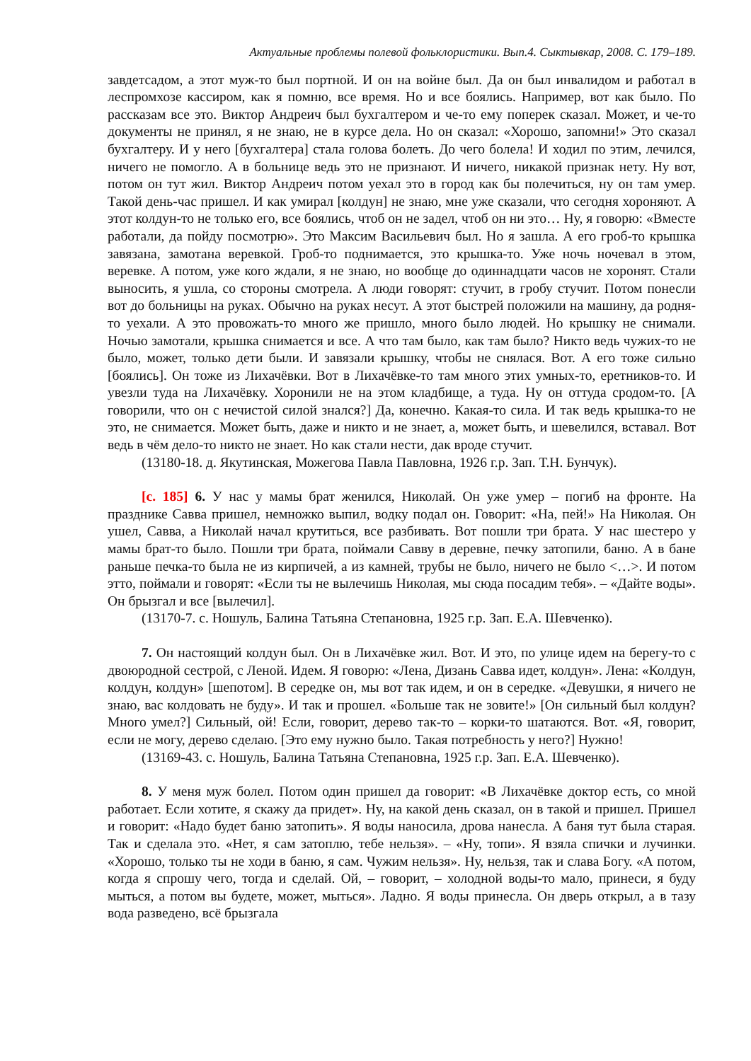Актуальные проблемы полевой фольклористики. Вып.4. Сыктывкар, 2008. С. 179–189.
завдетсадом, а этот муж-то был портной. И он на войне был. Да он был инвалидом и работал в леспромхозе кассиром, как я помню, все время. Но и все боялись. Например, вот как было. По рассказам все это. Виктор Андреич был бухгалтером и че-то ему поперек сказал. Может, и че-то документы не принял, я не знаю, не в курсе дела. Но он сказал: «Хорошо, запомни!» Это сказал бухгалтеру. И у него [бухгалтера] стала голова болеть. До чего болела! И ходил по этим, лечился, ничего не помогло. А в больнице ведь это не признают. И ничего, никакой признак нету. Ну вот, потом он тут жил. Виктор Андреич потом уехал это в город как бы полечиться, ну он там умер. Такой день-час пришел. И как умирал [колдун] не знаю, мне уже сказали, что сегодня хороняют. А этот колдун-то не только его, все боялись, чтоб он не задел, чтоб он ни это… Ну, я говорю: «Вместе работали, да пойду посмотрю». Это Максим Васильевич был. Но я зашла. А его гроб-то крышка завязана, замотана веревкой. Гроб-то поднимается, это крышка-то. Уже ночь ночевал в этом, веревке. А потом, уже кого ждали, я не знаю, но вообще до одиннадцати часов не хоронят. Стали выносить, я ушла, со стороны смотрела. А люди говорят: стучит, в гробу стучит. Потом понесли вот до больницы на руках. Обычно на руках несут. А этот быстрей положили на машину, да родня-то уехали. А это провожать-то много же пришло, много было людей. Но крышку не снимали. Ночью замотали, крышка снимается и все. А что там было, как там было? Никто ведь чужих-то не было, может, только дети были. И завязали крышку, чтобы не снялася. Вот. А его тоже сильно [боялись]. Он тоже из Лихачёвки. Вот в Лихачёвке-то там много этих умных-то, еретников-то. И увезли туда на Лихачёвку. Хоронили не на этом кладбище, а туда. Ну он оттуда сродом-то. [А говорили, что он с нечистой силой знался?] Да, конечно. Какая-то сила. И так ведь крышка-то не это, не снимается. Может быть, даже и никто и не знает, а, может быть, и шевелился, вставал. Вот ведь в чём дело-то никто не знает. Но как стали нести, дак вроде стучит.
(13180-18. д. Якутинская, Можегова Павла Павловна, 1926 г.р. Зап. Т.Н. Бунчук).
[с. 185] 6. У нас у мамы брат женился, Николай. Он уже умер – погиб на фронте. На празднике Савва пришел, немножко выпил, водку подал он. Говорит: «На, пей!» На Николая. Он ушел, Савва, а Николай начал крутиться, все разбивать. Вот пошли три брата. У нас шестеро у мамы брат-то было. Пошли три брата, поймали Савву в деревне, печку затопили, баню. А в бане раньше печка-то была не из кирпичей, а из камней, трубы не было, ничего не было <…>. И потом этто, поймали и говорят: «Если ты не вылечишь Николая, мы сюда посадим тебя». – «Дайте воды». Он брызгал и все [вылечил].
(13170-7. с. Ношуль, Балина Татьяна Степановна, 1925 г.р. Зап. Е.А. Шевченко).
7. Он настоящий колдун был. Он в Лихачёвке жил. Вот. И это, по улице идем на берегу-то с двоюродной сестрой, с Леной. Идем. Я говорю: «Лена, Дизань Савва идет, колдун». Лена: «Колдун, колдун, колдун» [шепотом]. В середке он, мы вот так идем, и он в середке. «Девушки, я ничего не знаю, вас колдовать не буду». И так и прошел. «Больше так не зовите!» [Он сильный был колдун? Много умел?] Сильный, ой! Если, говорит, дерево так-то – корки-то шатаются. Вот. «Я, говорит, если не могу, дерево сделаю. [Это ему нужно было. Такая потребность у него?] Нужно!
(13169-43. с. Ношуль, Балина Татьяна Степановна, 1925 г.р. Зап. Е.А. Шевченко).
8. У меня муж болел. Потом один пришел да говорит: «В Лихачёвке доктор есть, со мной работает. Если хотите, я скажу да придет». Ну, на какой день сказал, он в такой и пришел. Пришел и говорит: «Надо будет баню затопить». Я воды наносила, дрова нанесла. А баня тут была старая. Так и сделала это. «Нет, я сам затоплю, тебе нельзя». – «Ну, топи». Я взяла спички и лучинки. «Хорошо, только ты не ходи в баню, я сам. Чужим нельзя». Ну, нельзя, так и слава Богу. «А потом, когда я спрошу чего, тогда и сделай. Ой, – говорит, – холодной воды-то мало, принеси, я буду мыться, а потом вы будете, может, мыться». Ладно. Я воды принесла. Он дверь открыл, а в тазу вода разведено, всё брызгала